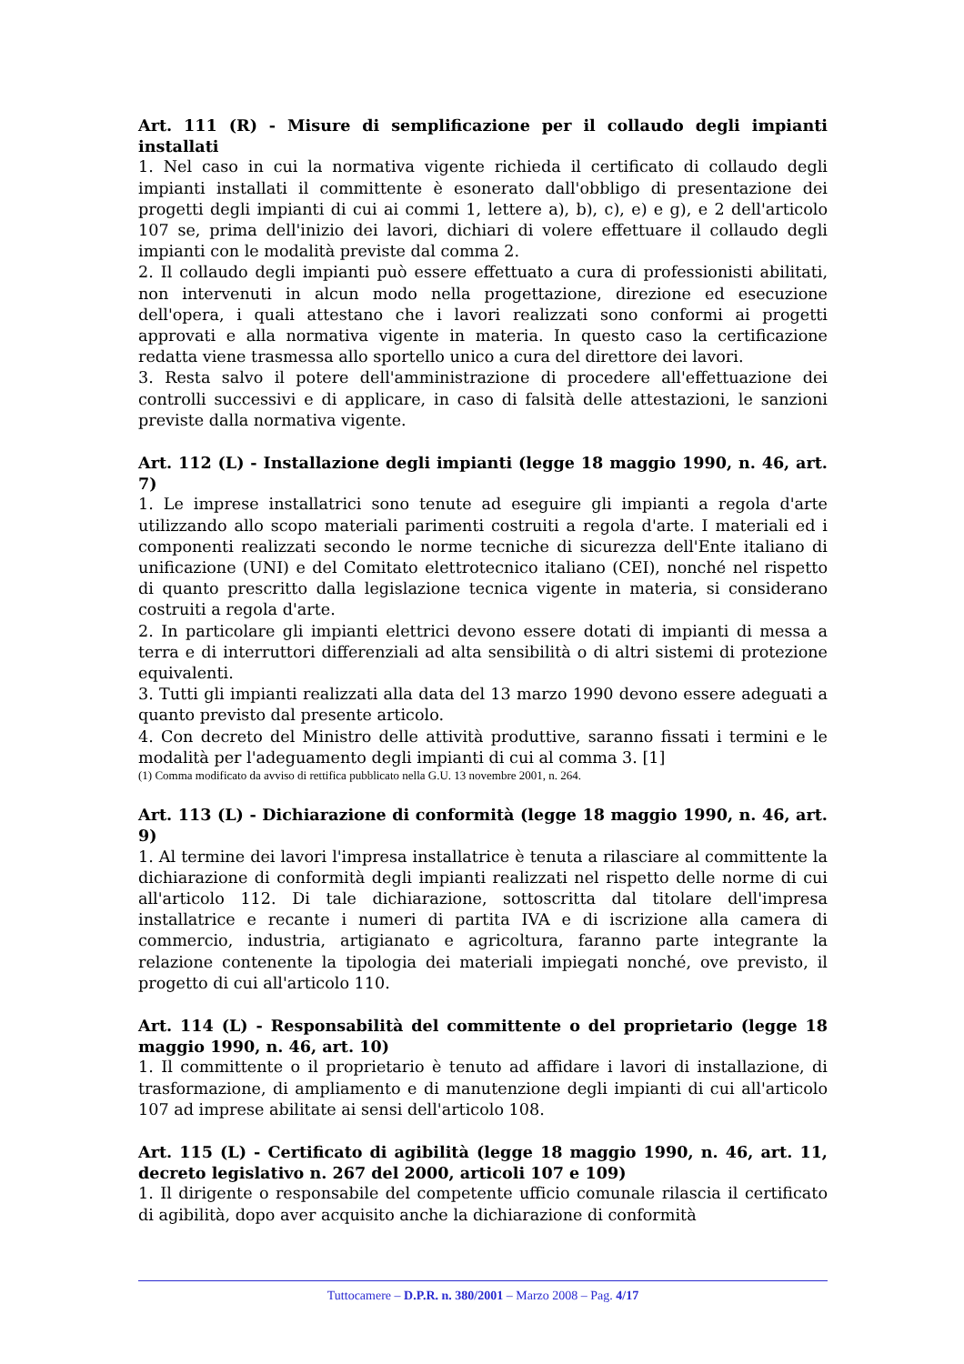Art. 111 (R) - Misure di semplificazione per il collaudo degli impianti installati
1. Nel caso in cui la normativa vigente richieda il certificato di collaudo degli impianti installati il committente è esonerato dall'obbligo di presentazione dei progetti degli impianti di cui ai commi 1, lettere a), b), c), e) e g), e 2 dell'articolo 107 se, prima dell'inizio dei lavori, dichiari di volere effettuare il collaudo degli impianti con le modalità previste dal comma 2.
2. Il collaudo degli impianti può essere effettuato a cura di professionisti abilitati, non intervenuti in alcun modo nella progettazione, direzione ed esecuzione dell'opera, i quali attestano che i lavori realizzati sono conformi ai progetti approvati e alla normativa vigente in materia. In questo caso la certificazione redatta viene trasmessa allo sportello unico a cura del direttore dei lavori.
3. Resta salvo il potere dell'amministrazione di procedere all'effettuazione dei controlli successivi e di applicare, in caso di falsità delle attestazioni, le sanzioni previste dalla normativa vigente.
Art. 112 (L) - Installazione degli impianti (legge 18 maggio 1990, n. 46, art. 7)
1. Le imprese installatrici sono tenute ad eseguire gli impianti a regola d'arte utilizzando allo scopo materiali parimenti costruiti a regola d'arte. I materiali ed i componenti realizzati secondo le norme tecniche di sicurezza dell'Ente italiano di unificazione (UNI) e del Comitato elettrotecnico italiano (CEI), nonché nel rispetto di quanto prescritto dalla legislazione tecnica vigente in materia, si considerano costruiti a regola d'arte.
2. In particolare gli impianti elettrici devono essere dotati di impianti di messa a terra e di interruttori differenziali ad alta sensibilità o di altri sistemi di protezione equivalenti.
3. Tutti gli impianti realizzati alla data del 13 marzo 1990 devono essere adeguati a quanto previsto dal presente articolo.
4. Con decreto del Ministro delle attività produttive, saranno fissati i termini e le modalità per l'adeguamento degli impianti di cui al comma 3. [1]
(1) Comma modificato da avviso di rettifica pubblicato nella G.U. 13 novembre 2001, n. 264.
Art. 113 (L) - Dichiarazione di conformità (legge 18 maggio 1990, n. 46, art. 9)
1. Al termine dei lavori l'impresa installatrice è tenuta a rilasciare al committente la dichiarazione di conformità degli impianti realizzati nel rispetto delle norme di cui all'articolo 112. Di tale dichiarazione, sottoscritta dal titolare dell'impresa installatrice e recante i numeri di partita IVA e di iscrizione alla camera di commercio, industria, artigianato e agricoltura, faranno parte integrante la relazione contenente la tipologia dei materiali impiegati nonché, ove previsto, il progetto di cui all'articolo 110.
Art. 114 (L) - Responsabilità del committente o del proprietario (legge 18 maggio 1990, n. 46, art. 10)
1. Il committente o il proprietario è tenuto ad affidare i lavori di installazione, di trasformazione, di ampliamento e di manutenzione degli impianti di cui all'articolo 107 ad imprese abilitate ai sensi dell'articolo 108.
Art. 115 (L) - Certificato di agibilità (legge 18 maggio 1990, n. 46, art. 11, decreto legislativo n. 267 del 2000, articoli 107 e 109)
1. Il dirigente o responsabile del competente ufficio comunale rilascia il certificato di agibilità, dopo aver acquisito anche la dichiarazione di conformità
Tuttocamere – D.P.R. n. 380/2001 – Marzo 2008 – Pag. 4/17